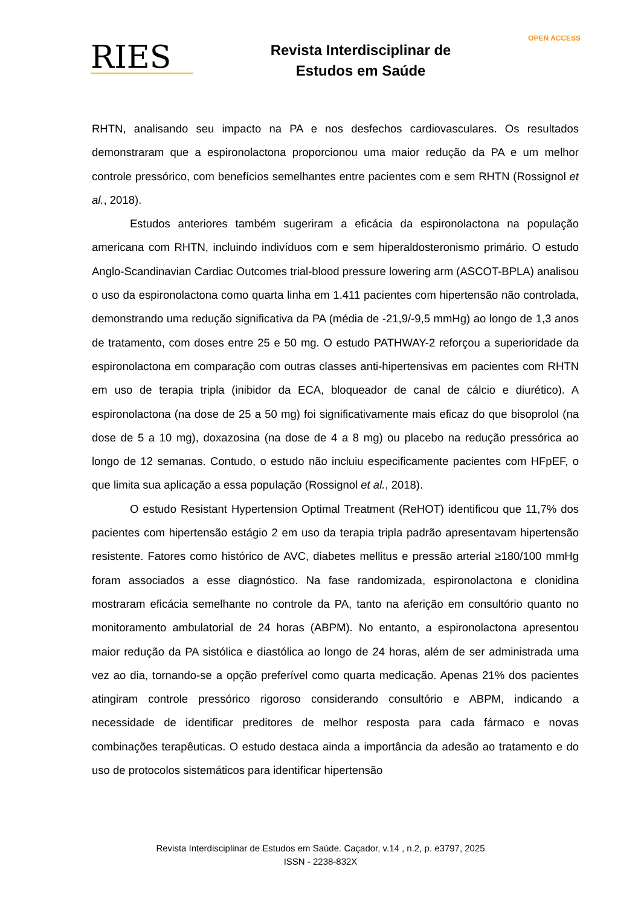RIES
Revista Interdisciplinar de
Estudos em Saúde
OPEN ACCESS
RHTN, analisando seu impacto na PA e nos desfechos cardiovasculares. Os resultados demonstraram que a espironolactona proporcionou uma maior redução da PA e um melhor controle pressórico, com benefícios semelhantes entre pacientes com e sem RHTN (Rossignol et al., 2018).
Estudos anteriores também sugeriram a eficácia da espironolactona na população americana com RHTN, incluindo indivíduos com e sem hiperaldosteronismo primário. O estudo Anglo-Scandinavian Cardiac Outcomes trial-blood pressure lowering arm (ASCOT-BPLA) analisou o uso da espironolactona como quarta linha em 1.411 pacientes com hipertensão não controlada, demonstrando uma redução significativa da PA (média de -21,9/-9,5 mmHg) ao longo de 1,3 anos de tratamento, com doses entre 25 e 50 mg. O estudo PATHWAY-2 reforçou a superioridade da espironolactona em comparação com outras classes anti-hipertensivas em pacientes com RHTN em uso de terapia tripla (inibidor da ECA, bloqueador de canal de cálcio e diurético). A espironolactona (na dose de 25 a 50 mg) foi significativamente mais eficaz do que bisoprolol (na dose de 5 a 10 mg), doxazosina (na dose de 4 a 8 mg) ou placebo na redução pressórica ao longo de 12 semanas. Contudo, o estudo não incluiu especificamente pacientes com HFpEF, o que limita sua aplicação a essa população (Rossignol et al., 2018).
O estudo Resistant Hypertension Optimal Treatment (ReHOT) identificou que 11,7% dos pacientes com hipertensão estágio 2 em uso da terapia tripla padrão apresentavam hipertensão resistente. Fatores como histórico de AVC, diabetes mellitus e pressão arterial ≥180/100 mmHg foram associados a esse diagnóstico. Na fase randomizada, espironolactona e clonidina mostraram eficácia semelhante no controle da PA, tanto na aferição em consultório quanto no monitoramento ambulatorial de 24 horas (ABPM). No entanto, a espironolactona apresentou maior redução da PA sistólica e diastólica ao longo de 24 horas, além de ser administrada uma vez ao dia, tornando-se a opção preferível como quarta medicação. Apenas 21% dos pacientes atingiram controle pressórico rigoroso considerando consultório e ABPM, indicando a necessidade de identificar preditores de melhor resposta para cada fármaco e novas combinações terapêuticas. O estudo destaca ainda a importância da adesão ao tratamento e do uso de protocolos sistemáticos para identificar hipertensão
Revista Interdisciplinar de Estudos em Saúde. Caçador, v.14 , n.2, p. e3797, 2025
ISSN - 2238-832X